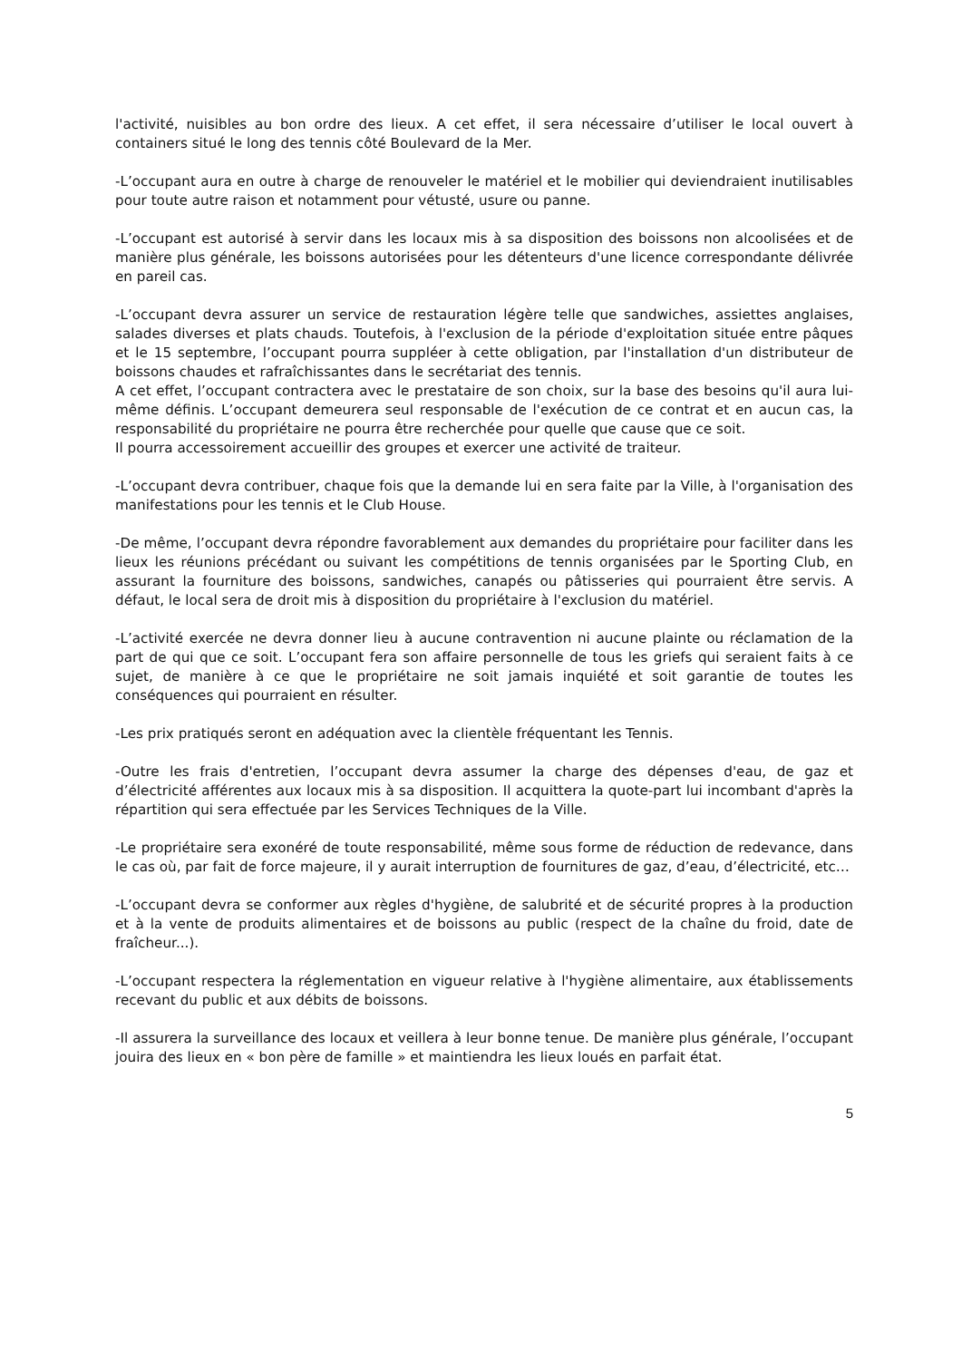l'activité, nuisibles au bon ordre des lieux. A cet effet, il sera nécessaire d’utiliser le local ouvert à containers situé le long des tennis côté Boulevard de la Mer.
-L’occupant aura en outre à charge de renouveler le matériel et le mobilier qui deviendraient inutilisables pour toute autre raison et notamment pour vétusté, usure ou panne.
-L’occupant est autorisé à servir dans les locaux mis à sa disposition des boissons non alcoolisées et de manière plus générale, les boissons autorisées pour les détenteurs d'une licence correspondante délivrée en pareil cas.
-L’occupant devra assurer un service de restauration légère telle que sandwiches, assiettes anglaises, salades diverses et plats chauds. Toutefois, à l'exclusion de la période d'exploitation située entre pâques et le 15 septembre, l’occupant pourra suppléer à cette obligation, par l'installation d'un distributeur de boissons chaudes et rafraîchissantes dans le secrétariat des tennis.
A cet effet, l’occupant contractera avec le prestataire de son choix, sur la base des besoins qu'il aura lui-même définis. L’occupant demeurera seul responsable de l'exécution de ce contrat et en aucun cas, la responsabilité du propriétaire ne pourra être recherchée pour quelle que cause que ce soit.
Il pourra accessoirement accueillir des groupes et exercer une activité de traiteur.
-L’occupant devra contribuer, chaque fois que la demande lui en sera faite par la Ville, à l'organisation des manifestations pour les tennis et le Club House.
-De même, l’occupant devra répondre favorablement aux demandes du propriétaire pour faciliter dans les lieux les réunions précédant ou suivant les compétitions de tennis organisées par le Sporting Club, en assurant la fourniture des boissons, sandwiches, canapés ou pâtisseries qui pourraient être servis. A défaut, le local sera de droit mis à disposition du propriétaire à l'exclusion du matériel.
-L’activité exercée ne devra donner lieu à aucune contravention ni aucune plainte ou réclamation de la part de qui que ce soit. L’occupant fera son affaire personnelle de tous les griefs qui seraient faits à ce sujet, de manière à ce que le propriétaire ne soit jamais inquiété et soit garantie de toutes les conséquences qui pourraient en résulter.
-Les prix pratiqués seront en adéquation avec la clientèle fréquentant les Tennis.
-Outre les frais d'entretien, l’occupant devra assumer la charge des dépenses d'eau, de gaz et d’électricité afférentes aux locaux mis à sa disposition. Il acquittera la quote-part lui incombant d'après la répartition qui sera effectuée par les Services Techniques de la Ville.
-Le propriétaire sera exonéré de toute responsabilité, même sous forme de réduction de redevance, dans le cas où, par fait de force majeure, il y aurait interruption de fournitures de gaz, d’eau, d’électricité, etc…
-L’occupant devra se conformer aux règles d'hygiène, de salubrité et de sécurité propres à la production et à la vente de produits alimentaires et de boissons au public (respect de la chaîne du froid, date de fraîcheur...).
-L’occupant respectera la réglementation en vigueur relative à l'hygiène alimentaire, aux établissements recevant du public et aux débits de boissons.
-Il assurera la surveillance des locaux et veillera à leur bonne tenue. De manière plus générale, l’occupant jouira des lieux en « bon père de famille » et maintiendra les lieux loués en parfait état.
5